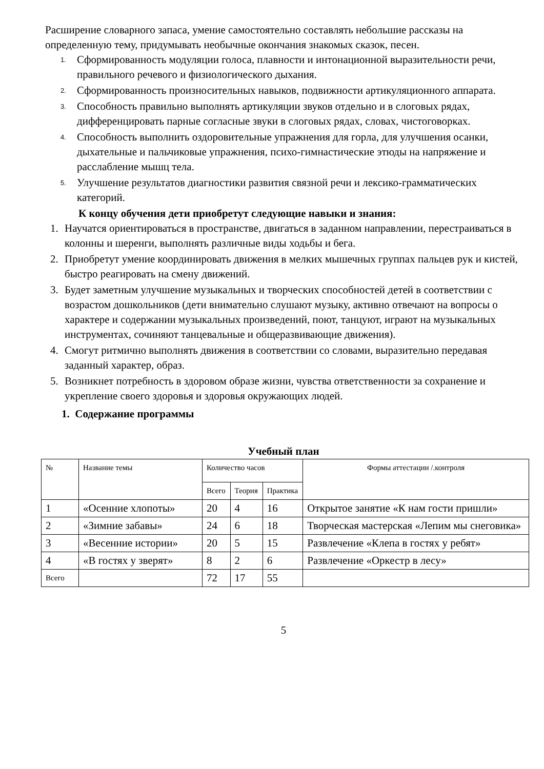Расширение словарного запаса, умение самостоятельно составлять небольшие рассказы на определенную тему, придумывать необычные окончания знакомых сказок, песен.
1. Сформированность модуляции голоса, плавности и интонационной выразительности речи, правильного речевого и физиологического дыхания.
2. Сформированность произносительных навыков, подвижности артикуляционного аппарата.
3. Способность правильно выполнять артикуляции звуков отдельно и в слоговых рядах, дифференцировать парные согласные звуки в слоговых рядах, словах, чистоговорках.
4. Способность выполнить оздоровительные упражнения для горла, для улучшения осанки, дыхательные и пальчиковые упражнения, психо-гимнастические этюды на напряжение и расслабление мышц тела.
5. Улучшение результатов диагностики развития связной речи и лексико-грамматических категорий.
К концу обучения дети приобретут следующие навыки и знания:
1. Научатся ориентироваться в пространстве, двигаться в заданном направлении, перестраиваться в колонны и шеренги, выполнять различные виды ходьбы и бега.
2. Приобретут умение координировать движения в мелких мышечных группах пальцев рук и кистей, быстро реагировать на смену движений.
3. Будет заметным улучшение музыкальных и творческих способностей детей в соответствии с возрастом дошкольников (дети внимательно слушают музыку, активно отвечают на вопросы о характере и содержании музыкальных произведений, поют, танцуют, играют на музыкальных инструментах, сочиняют танцевальные и общеразвивающие движения).
4. Смогут ритмично выполнять движения в соответствии со словами, выразительно передавая заданный характер, образ.
5. Возникнет потребность в здоровом образе жизни, чувства ответственности за сохранение и укрепление своего здоровья и здоровья окружающих людей.
1. Содержание программы
Учебный план
| № | Название темы | Количество часов | | | Формы аттестации /.контроля |
| | | Всего | Теория | Практика | |
| 1 | «Осенние хлопоты» | 20 | 4 | 16 | Открытое занятие «К нам гости пришли» |
| 2 | «Зимние забавы» | 24 | 6 | 18 | Творческая мастерская «Лепим мы снеговика» |
| 3 | «Весенние истории» | 20 | 5 | 15 | Развлечение «Клепа в гостях у ребят» |
| 4 | «В гостях у зверят» | 8 | 2 | 6 | Развлечение «Оркестр в лесу» |
| Всего | | 72 | 17 | 55 | |
5